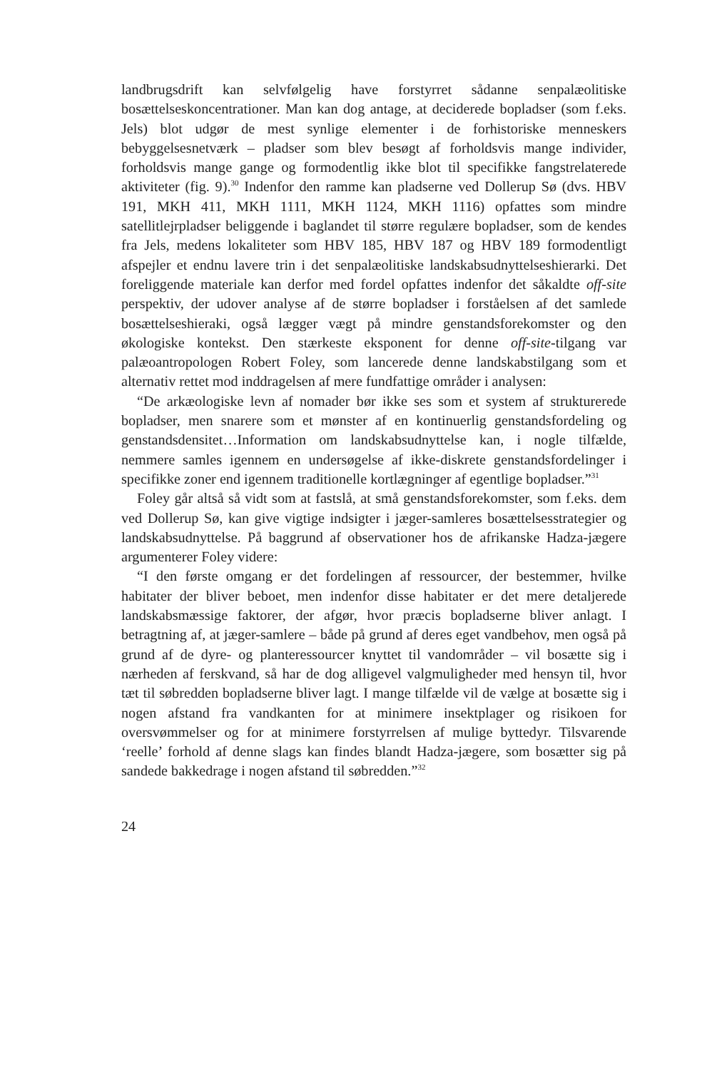landbrugsdrift kan selvfølgelig have forstyrret sådanne senpalæolitiske bosæt­telseskoncentrationer. Man kan dog antage, at deciderede bopladser (som f.eks. Jels) blot udgør de mest synlige elementer i de forhistoriske menneskers bebyg­gelsesnetværk – pladser som blev besøgt af forholdsvis mange individer, for­holdsvis mange gange og formodentlig ikke blot til specifikke fangstrelaterede aktiviteter (fig. 9).<sup>30</sup> Indenfor den ramme kan pladserne ved Dollerup Sø (dvs. HBV 191, MKH 411, MKH 1111, MKH 1124, MKH 1116) opfattes som mindre satellitlejrpladser beliggende i baglandet til større regulære bopladser, som de kendes fra Jels, medens lokaliteter som HBV 185, HBV 187 og HBV 189 for­modentligt afspejler et endnu lavere trin i det senpalæolitiske landskabsudnyt­telseshierarki. Det foreliggende materiale kan derfor med fordel opfattes in­denfor det såkaldte off-site perspektiv, der udover analyse af de større bopladser i forståelsen af det samlede bosættelseshieraki, også lægger vægt på mindre genstandsforekomster og den økologiske kontekst. Den stærkeste eksponent for denne off-site-tilgang var palæoantropologen Robert Foley, som lancerede denne landskabstilgang som et alternativ rettet mod inddragelsen af mere fundfattige områder i analysen:
“De arkæologiske levn af nomader bør ikke ses som et system af strukture­rede bopladser, men snarere som et mønster af en kontinuerlig genstandsfor­deling og genstandsdensitet…Information om landskabsudnyttelse kan, i nogle tilfælde, nemmere samles igennem en undersøgelse af ikke-diskrete genstandsfordelinger i specifikke zoner end igennem traditionelle kortlægnin­ger af egentlige bopladser.”<sup>31</sup>
Foley går altså så vidt som at fastslå, at små genstandsforekomster, som f.eks. dem ved Dollerup Sø, kan give vigtige indsigter i jæger-samleres bosættelses­strategier og landskabsudnyttelse. På baggrund af observationer hos de afri­kanske Hadza-jægere argumenterer Foley videre:
“I den første omgang er det fordelingen af ressourcer, der bestemmer, hvil­ke habitater der bliver beboet, men indenfor disse habitater er det mere detal­jerede landskabsmæssige faktorer, der afgør, hvor præcis bopladserne bliver anlagt. I betragtning af, at jæger-samlere – både på grund af deres eget vand­behov, men også på grund af de dyre- og planteressourcer knyttet til vandom­råder – vil bosætte sig i nærheden af ferskvand, så har de dog alligevel valgmu­ligheder med hensyn til, hvor tæt til søbredden bopladserne bliver lagt. I mange tilfælde vil de vælge at bosætte sig i nogen afstand fra vandkanten for at minimere insektplager og risikoen for oversvømmelser og for at minimere forstyrrelsen af mulige byttedyr. Tilsvarende ‘reelle’ forhold af denne slags kan findes blandt Hadza-jægere, som bosætter sig på sandede bakkedrage i nogen afstand til søbredden.”<sup>32</sup>
24